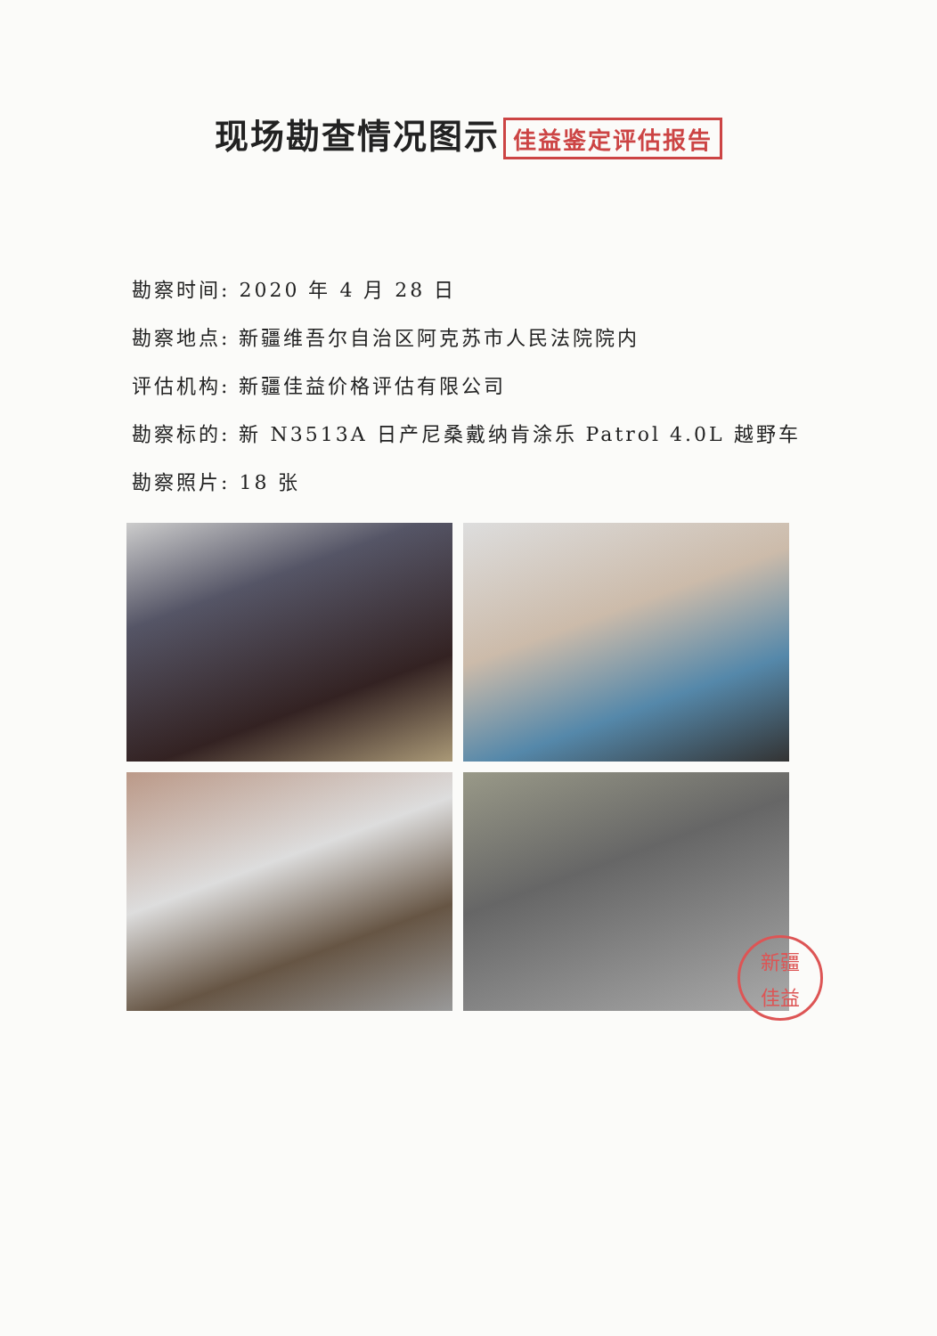现场勘查情况图示 佳益鉴定评估报告
勘察时间: 2020 年 4 月 28 日
勘察地点: 新疆维吾尔自治区阿克苏市人民法院院内
评估机构: 新疆佳益价格评估有限公司
勘察标的: 新 N3513A 日产尼桑戴纳肯涂乐 Patrol 4.0L 越野车
勘察照片: 18 张
新疆
佳益